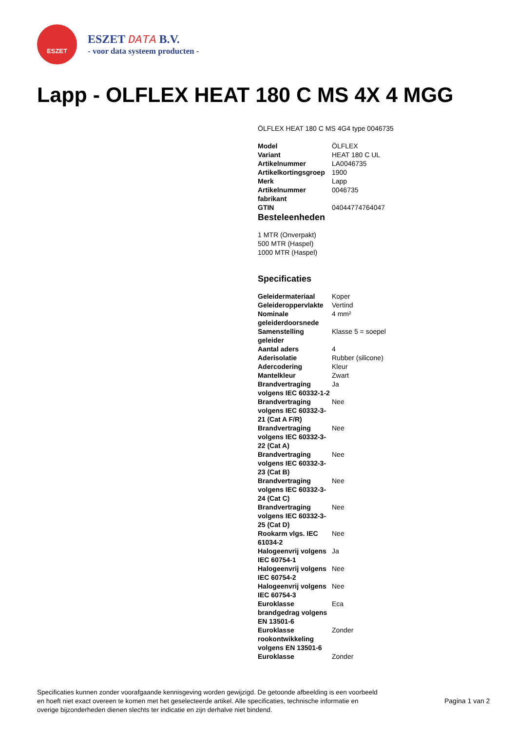ESZET
ESZET DATA B.V.
- voor data systeem producten -
Lapp - OLFLEX HEAT 180 C MS 4X 4 MGG
ÖLFLEX HEAT 180 C MS 4G4 type 0046735
| Model | ÖLFLEX |
| Variant | HEAT 180 C UL |
| Artikelnummer | LA0046735 |
| Artikelkortingsgroep | 1900 |
| Merk | Lapp |
| Artikelnummer fabrikant | 0046735 |
| GTIN | 04044774764047 |
Besteleenheden
1 MTR (Onverpakt)
500 MTR (Haspel)
1000 MTR (Haspel)
Specificaties
| Geleidermateriaal | Koper |
| Geleideroppervlakte | Vertind |
| Nominale geleiderdoorsnede | 4 mm² |
| Samenstelling geleider | Klasse 5 = soepel |
| Aantal aders | 4 |
| Aderisolatie | Rubber (silicone) |
| Adercodering | Kleur |
| Mantelkleur | Zwart |
| Brandvertraging volgens IEC 60332-1-2 | Ja |
| Brandvertraging volgens IEC 60332-3-21 (Cat A F/R) | Nee |
| Brandvertraging volgens IEC 60332-3-22 (Cat A) | Nee |
| Brandvertraging volgens IEC 60332-3-23 (Cat B) | Nee |
| Brandvertraging volgens IEC 60332-3-24 (Cat C) | Nee |
| Brandvertraging volgens IEC 60332-3-25 (Cat D) | Nee |
| Rookarm vlgs. IEC 61034-2 | Nee |
| Halogeenvrij volgens IEC 60754-1 | Ja |
| Halogeenvrij volgens IEC 60754-2 | Nee |
| Halogeenvrij volgens IEC 60754-3 | Nee |
| Euroklasse brandgedrag volgens EN 13501-6 | Eca |
| Euroklasse rookontwikkeling volgens EN 13501-6 | Zonder |
| Euroklasse | Zonder |
Specificaties kunnen zonder voorafgaande kennisgeving worden gewijzigd. De getoonde afbeelding is een voorbeeld en hoeft niet exact overeen te komen met het geselecteerde artikel. Alle specificaties, technische informatie en overige bijzonderheden dienen slechts ter indicatie en zijn derhalve niet bindend.
Pagina 1 van 2